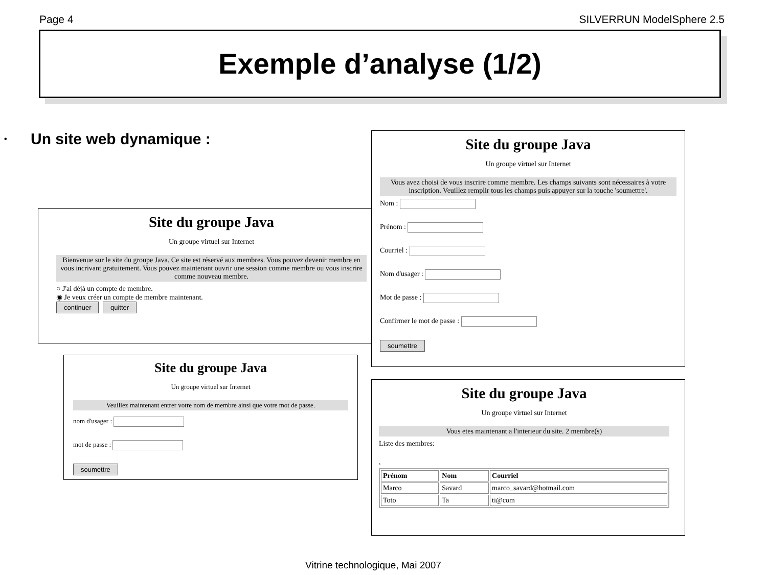Page 4 SILVERRUN ModelSphere 2.5
Exemple d’analyse (1/2)
• Un site web dynamique :
Site du groupe Java
Un groupe virtuel sur Internet
Bienvenue sur le site du groupe Java. Ce site est réservé aux membres. Vous pouvez devenir membre en vous incrivant gratuitement. Vous pouvez maintenant ouvrir une session comme membre ou vous inscrire comme nouveau membre.
○ J'ai déjà un compte de membre.
◉ Je veux créer un compte de membre maintenant.
continuer quitter
Site du groupe Java
Un groupe virtuel sur Internet
Veuillez maintenant entrer votre nom de membre ainsi que votre mot de passe.
nom d'usager :
mot de passe :
soumettre
Site du groupe Java
Un groupe virtuel sur Internet
Vous avez choisi de vous inscrire comme membre. Les champs suivants sont nécessaires à votre inscription. Veuillez remplir tous les champs puis appuyer sur la touche 'soumettre'.
Nom :
Prénom :
Courriel :
Nom d'usager :
Mot de passe :
Confirmer le mot de passe :
soumettre
Site du groupe Java
Un groupe virtuel sur Internet
Vous etes maintenant a l'interieur du site. 2 membre(s)
Liste des membres:
,
| Prénom | Nom | Courriel |
| --- | --- | --- |
| Marco | Savard | marco_savard@hotmail.com |
| Toto | Ta | ti@com |
Vitrine technologique, Mai 2007